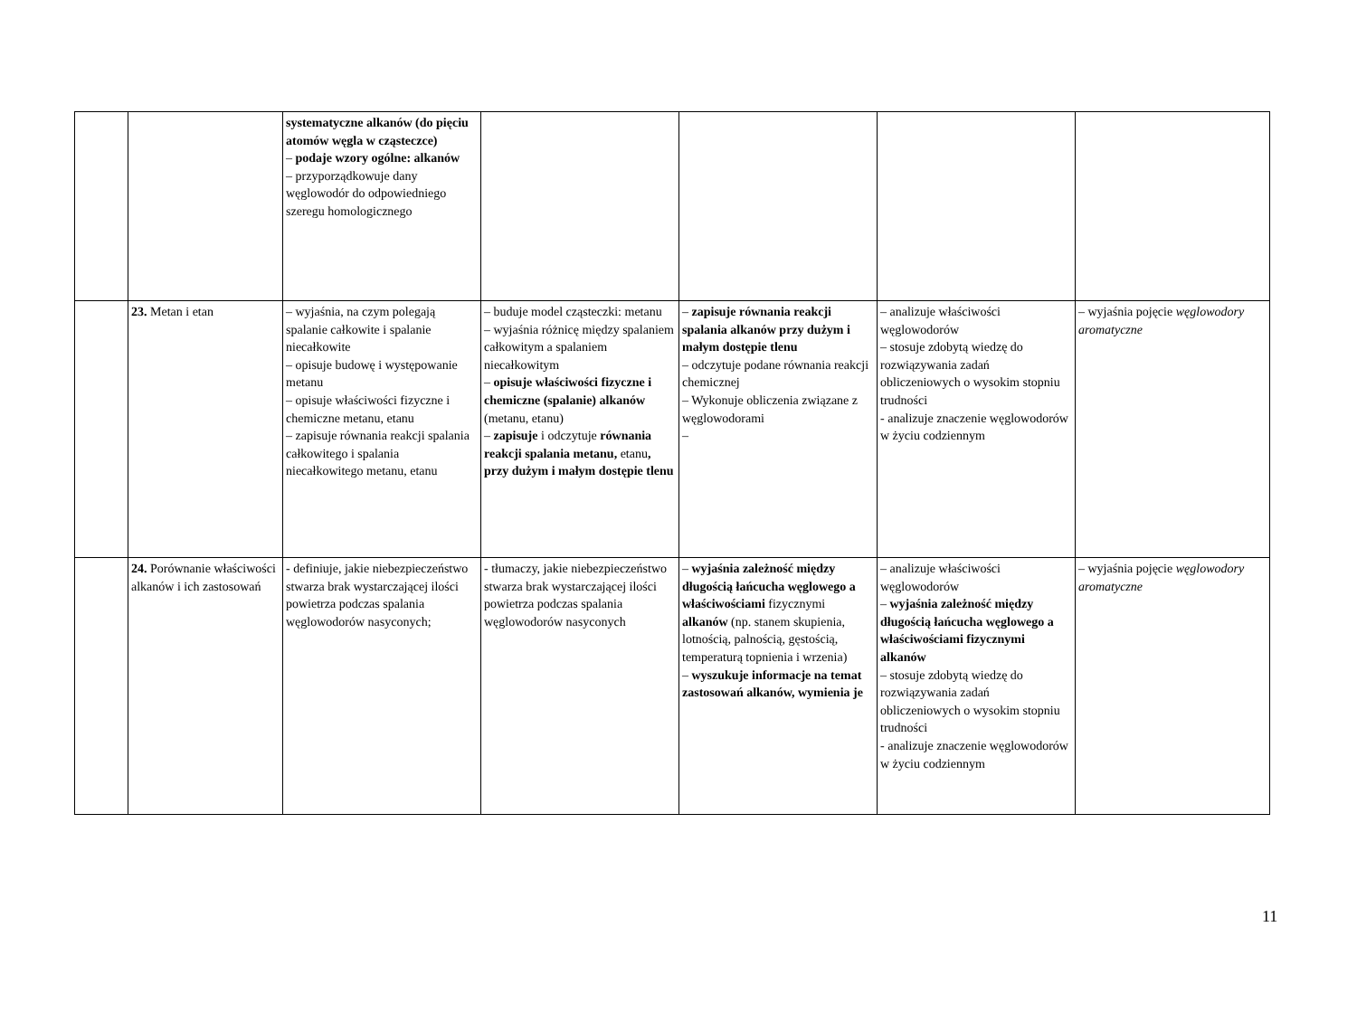| | | systematyczne alkanów (do pięciu atomów węgla w cząsteczce) – podaje wzory ogólne: alkanów – przyporządkowuje dany węglowodór do odpowiedniego szeregu homologicznego | | | | |
| | 23. Metan i etan | – wyjaśnia, na czym polegają spalanie całkowite i spalanie niecałkowite – opisuje budowę i występowanie metanu – opisuje właściwości fizyczne i chemiczne metanu, etanu – zapisuje równania reakcji spalania całkowitego i spalania niecałkowitego metanu, etanu | – buduje model cząsteczki: metanu – wyjaśnia różnicę między spalaniem całkowitym a spalaniem niecałkowitym – opisuje właściwości fizyczne i chemiczne (spalanie) alkanów (metanu, etanu) – zapisuje i odczytuje równania reakcji spalania metanu, etanu , przy dużym i małym dostępie tlenu | – zapisuje równania reakcji spalania alkanów przy dużym i małym dostępie tlenu – odczytuje podane równania reakcji chemicznej – Wykonuje obliczenia związane z węglowodorami – | – analizuje właściwości węglowodorów – stosuje zdobytą wiedzę do rozwiązywania zadań obliczeniowych o wysokim stopniu trudności - analizuje znaczenie węglowodorów w życiu codziennym | – wyjaśnia pojęcie węglowodory aromatyczne |
| | 24. Porównanie właściwości alkanów i ich zastosowań | - definiuje, jakie niebezpieczeństwo stwarza brak wystarczającej ilości powietrza podczas spalania węglowodorów nasyconych; | - tłumaczy, jakie niebezpieczeństwo stwarza brak wystarczającej ilości powietrza podczas spalania węglowodorów nasyconych | – wyjaśnia zależność między długością łańcucha węglowego a właściwościami fizycznymi alkanów (np. stanem skupienia, lotnością, palnością, gęstością, temperaturą topnienia i wrzenia) – wyszukuje informacje na temat zastosowań alkanów, wymienia je | – analizuje właściwości węglowodorów – wyjaśnia zależność między długością łańcucha węglowego a właściwościami fizycznymi alkanów – stosuje zdobytą wiedzę do rozwiązywania zadań obliczeniowych o wysokim stopniu trudności - analizuje znaczenie węglowodorów w życiu codziennym | – wyjaśnia pojęcie węglowodory aromatyczne |
11